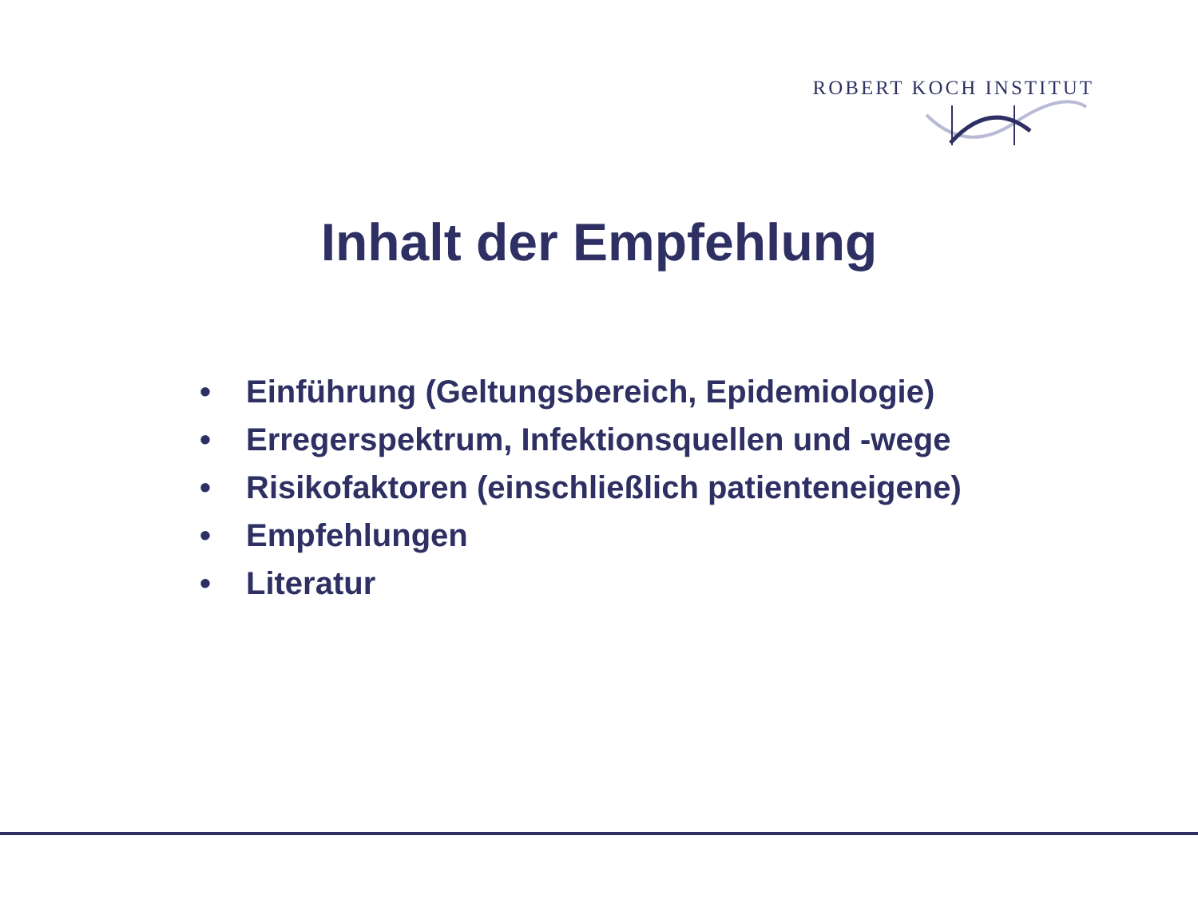ROBERT KOCH INSTITUT
Inhalt der Empfehlung
• Einführung (Geltungsbereich, Epidemiologie)
• Erregerspektrum, Infektionsquellen und -wege
• Risikofaktoren (einschließlich patienteneigene)
• Empfehlungen
• Literatur